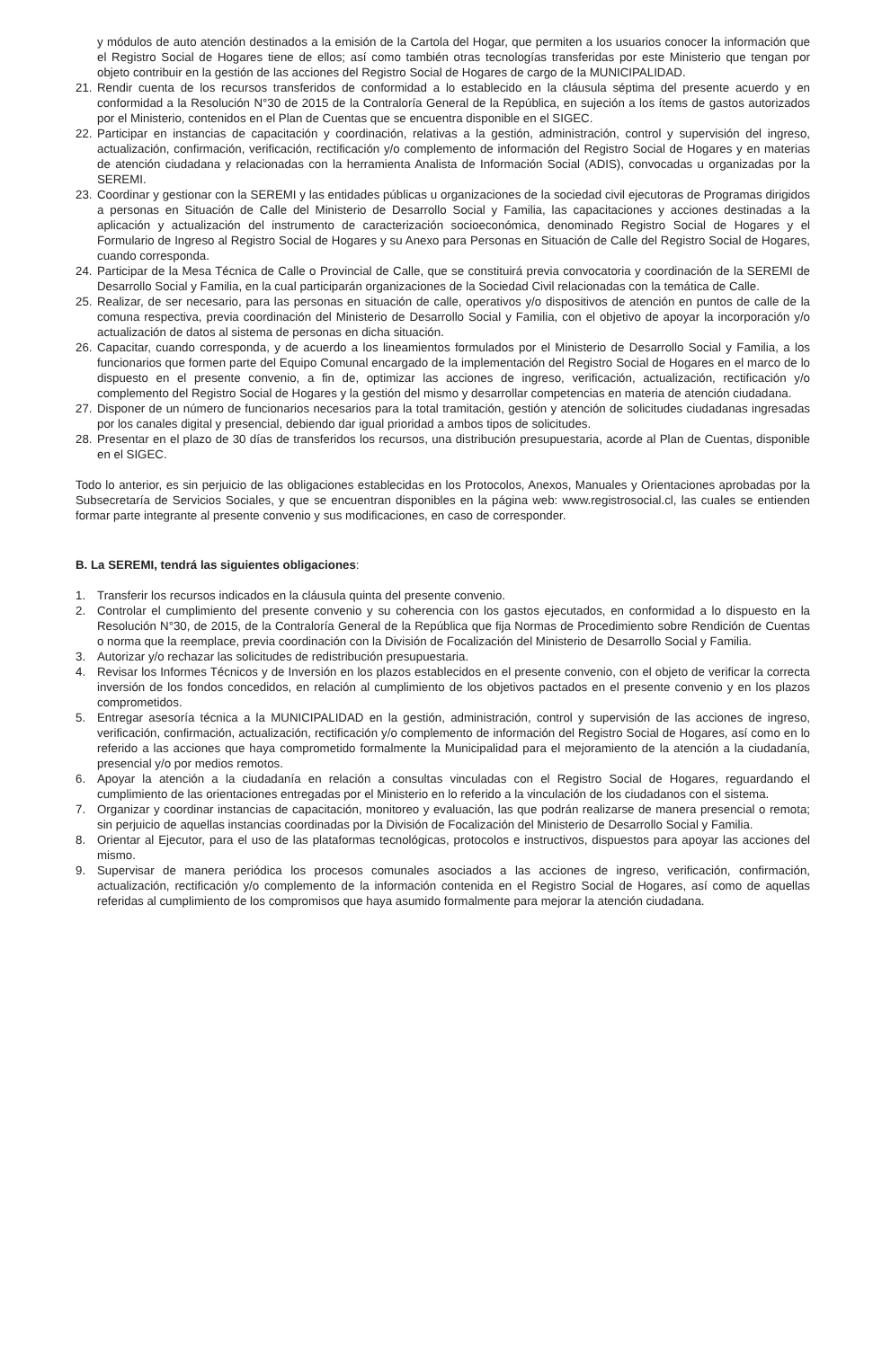y módulos de auto atención destinados a la emisión de la Cartola del Hogar, que permiten a los usuarios conocer la información que el Registro Social de Hogares tiene de ellos; así como también otras tecnologías transferidas por este Ministerio que tengan por objeto contribuir en la gestión de las acciones del Registro Social de Hogares de cargo de la MUNICIPALIDAD.
21. Rendir cuenta de los recursos transferidos de conformidad a lo establecido en la cláusula séptima del presente acuerdo y en conformidad a la Resolución N°30 de 2015 de la Contraloría General de la República, en sujeción a los ítems de gastos autorizados por el Ministerio, contenidos en el Plan de Cuentas que se encuentra disponible en el SIGEC.
22. Participar en instancias de capacitación y coordinación, relativas a la gestión, administración, control y supervisión del ingreso, actualización, confirmación, verificación, rectificación y/o complemento de información del Registro Social de Hogares y en materias de atención ciudadana y relacionadas con la herramienta Analista de Información Social (ADIS), convocadas u organizadas por la SEREMI.
23. Coordinar y gestionar con la SEREMI y las entidades públicas u organizaciones de la sociedad civil ejecutoras de Programas dirigidos a personas en Situación de Calle del Ministerio de Desarrollo Social y Familia, las capacitaciones y acciones destinadas a la aplicación y actualización del instrumento de caracterización socioeconómica, denominado Registro Social de Hogares y el Formulario de Ingreso al Registro Social de Hogares y su Anexo para Personas en Situación de Calle del Registro Social de Hogares, cuando corresponda.
24. Participar de la Mesa Técnica de Calle o Provincial de Calle, que se constituirá previa convocatoria y coordinación de la SEREMI de Desarrollo Social y Familia, en la cual participarán organizaciones de la Sociedad Civil relacionadas con la temática de Calle.
25. Realizar, de ser necesario, para las personas en situación de calle, operativos y/o dispositivos de atención en puntos de calle de la comuna respectiva, previa coordinación del Ministerio de Desarrollo Social y Familia, con el objetivo de apoyar la incorporación y/o actualización de datos al sistema de personas en dicha situación.
26. Capacitar, cuando corresponda, y de acuerdo a los lineamientos formulados por el Ministerio de Desarrollo Social y Familia, a los funcionarios que formen parte del Equipo Comunal encargado de la implementación del Registro Social de Hogares en el marco de lo dispuesto en el presente convenio, a fin de, optimizar las acciones de ingreso, verificación, actualización, rectificación y/o complemento del Registro Social de Hogares y la gestión del mismo y desarrollar competencias en materia de atención ciudadana.
27. Disponer de un número de funcionarios necesarios para la total tramitación, gestión y atención de solicitudes ciudadanas ingresadas por los canales digital y presencial, debiendo dar igual prioridad a ambos tipos de solicitudes.
28. Presentar en el plazo de 30 días de transferidos los recursos, una distribución presupuestaria, acorde al Plan de Cuentas, disponible en el SIGEC.
Todo lo anterior, es sin perjuicio de las obligaciones establecidas en los Protocolos, Anexos, Manuales y Orientaciones aprobadas por la Subsecretaría de Servicios Sociales, y que se encuentran disponibles en la página web: www.registrosocial.cl, las cuales se entienden formar parte integrante al presente convenio y sus modificaciones, en caso de corresponder.
B. La SEREMI, tendrá las siguientes obligaciones:
1. Transferir los recursos indicados en la cláusula quinta del presente convenio.
2. Controlar el cumplimiento del presente convenio y su coherencia con los gastos ejecutados, en conformidad a lo dispuesto en la Resolución N°30, de 2015, de la Contraloría General de la República que fija Normas de Procedimiento sobre Rendición de Cuentas o norma que la reemplace, previa coordinación con la División de Focalización del Ministerio de Desarrollo Social y Familia.
3. Autorizar y/o rechazar las solicitudes de redistribución presupuestaria.
4. Revisar los Informes Técnicos y de Inversión en los plazos establecidos en el presente convenio, con el objeto de verificar la correcta inversión de los fondos concedidos, en relación al cumplimiento de los objetivos pactados en el presente convenio y en los plazos comprometidos.
5. Entregar asesoría técnica a la MUNICIPALIDAD en la gestión, administración, control y supervisión de las acciones de ingreso, verificación, confirmación, actualización, rectificación y/o complemento de información del Registro Social de Hogares, así como en lo referido a las acciones que haya comprometido formalmente la Municipalidad para el mejoramiento de la atención a la ciudadanía, presencial y/o por medios remotos.
6. Apoyar la atención a la ciudadanía en relación a consultas vinculadas con el Registro Social de Hogares, reguardando el cumplimiento de las orientaciones entregadas por el Ministerio en lo referido a la vinculación de los ciudadanos con el sistema.
7. Organizar y coordinar instancias de capacitación, monitoreo y evaluación, las que podrán realizarse de manera presencial o remota; sin perjuicio de aquellas instancias coordinadas por la División de Focalización del Ministerio de Desarrollo Social y Familia.
8. Orientar al Ejecutor, para el uso de las plataformas tecnológicas, protocolos e instructivos, dispuestos para apoyar las acciones del mismo.
9. Supervisar de manera periódica los procesos comunales asociados a las acciones de ingreso, verificación, confirmación, actualización, rectificación y/o complemento de la información contenida en el Registro Social de Hogares, así como de aquellas referidas al cumplimiento de los compromisos que haya asumido formalmente para mejorar la atención ciudadana.